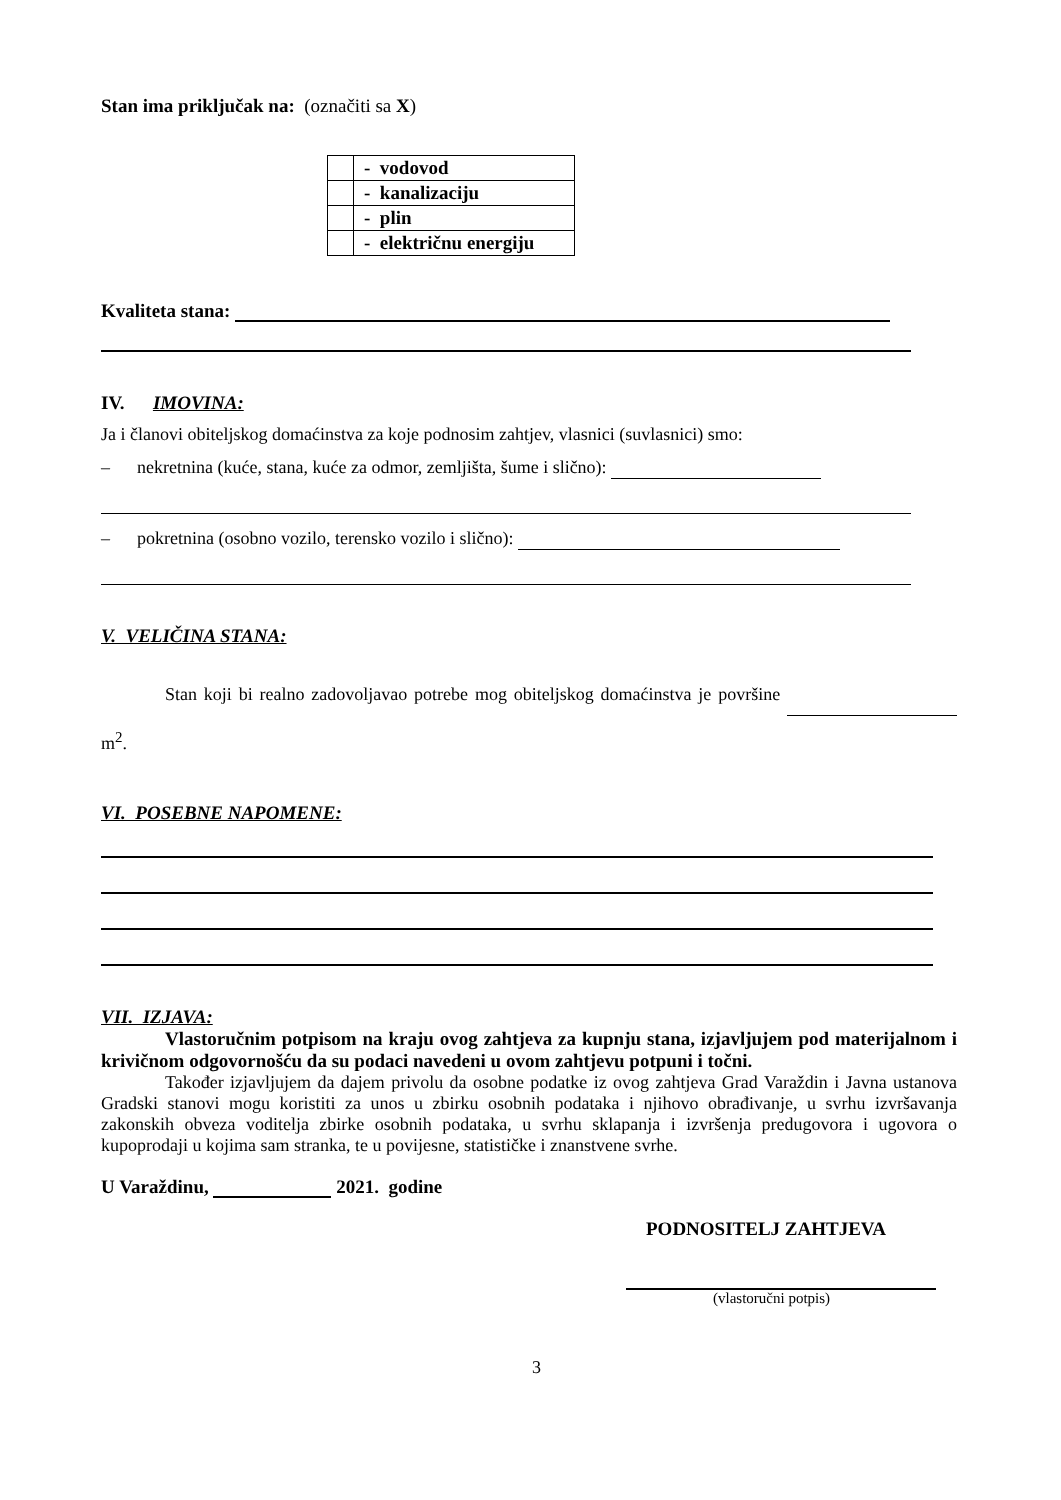Stan ima priključak na: (označiti sa X)
| | - vodovod |
| | - kanalizaciju |
| | - plin |
| | - električnu energiju |
Kvaliteta stana:
IV. IMOVINA:
Ja i članovi obiteljskog domaćinstva za koje podnosim zahtjev, vlasnici (suvlasnici) smo:
– nekretnina (kuće, stana, kuće za odmor, zemljišta, šume i slično):
– pokretnina (osobno vozilo, terensko vozilo i slično):
V. VELIČINA STANA:
Stan koji bi realno zadovoljavao potrebe mog obiteljskog domaćinstva je površine m<sup>2</sup>.
VI. POSEBNE NAPOMENE:
VII. IZJAVA:
Vlastoručnim potpisom na kraju ovog zahtjeva za kupnju stana, izjavljujem pod materijalnom i krivičnom odgovornošću da su podaci navedeni u ovom zahtjevu potpuni i točni.
Također izjavljujem da dajem privolu da osobne podatke iz ovog zahtjeva Grad Varaždin i Javna ustanova Gradski stanovi mogu koristiti za unos u zbirku osobnih podataka i njihovo obrađivanje, u svrhu izvršavanja zakonskih obveza voditelja zbirke osobnih podataka, u svrhu sklapanja i izvršenja predugovora i ugovora o kupoprodaji u kojima sam stranka, te u povijesne, statističke i znanstvene svrhe.
U Varaždinu, 2021. godine
PODNOSITELJ ZAHTJEVA
(vlastoručni potpis)
3